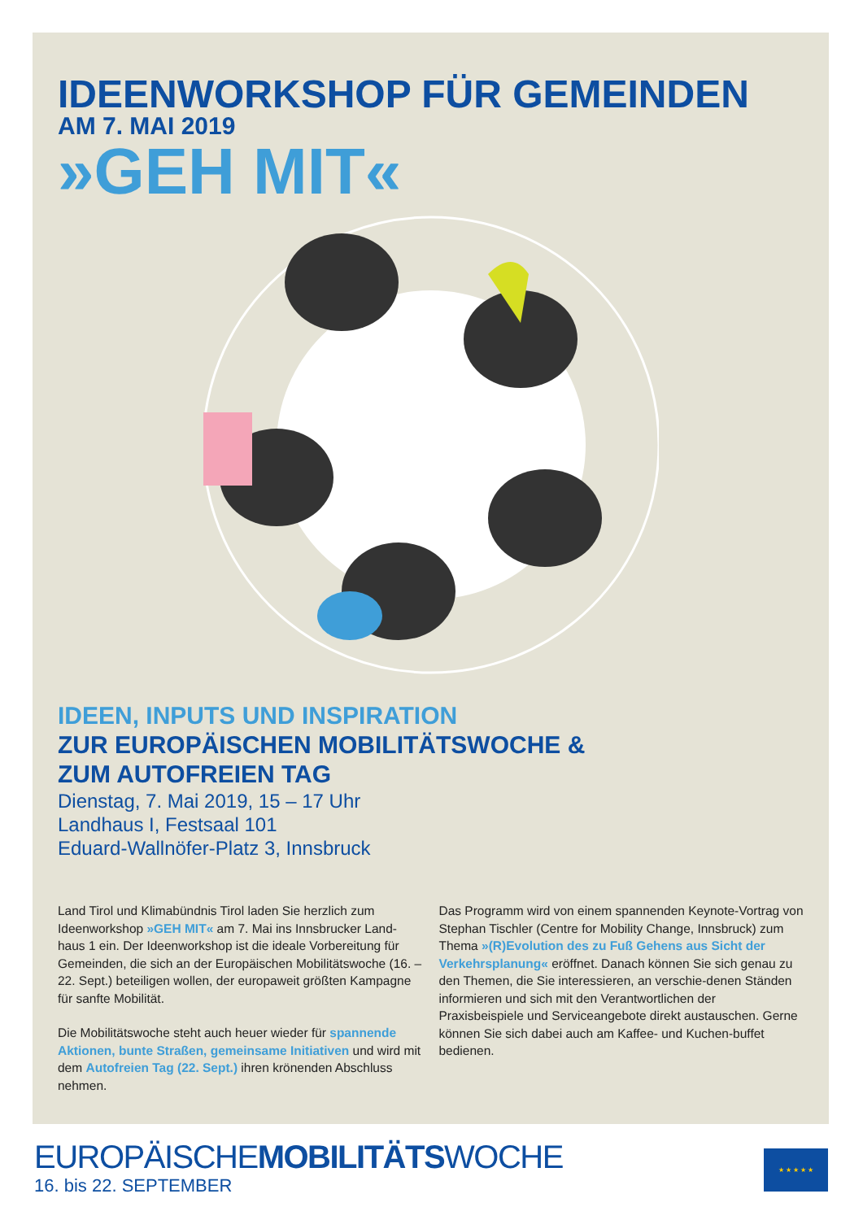IDEENWORKSHOP FÜR GEMEINDEN
AM 7. MAI 2019
»GEH MIT«
IDEEN, INPUTS UND INSPIRATION
ZUR EUROPÄISCHEN MOBILITÄTSWOCHE &
ZUM AUTOFREIEN TAG
Dienstag, 7. Mai 2019, 15 – 17 Uhr
Landhaus I, Festsaal 101
Eduard-Wallnöfer-Platz 3, Innsbruck
Land Tirol und Klimabündnis Tirol laden Sie herzlich zum Ideenworkshop »GEH MIT« am 7. Mai ins Innsbrucker Land-haus 1 ein. Der Ideenworkshop ist die ideale Vorbereitung für Gemeinden, die sich an der Europäischen Mobilitätswoche (16. – 22. Sept.) beteiligen wollen, der europaweit größten Kampagne für sanfte Mobilität.
Die Mobilitätswoche steht auch heuer wieder für spannende Aktionen, bunte Straßen, gemeinsame Initiativen und wird mit dem Autofreien Tag (22. Sept.) ihren krönenden Abschluss nehmen.
Das Programm wird von einem spannenden Keynote-Vortrag von Stephan Tischler (Centre for Mobility Change, Innsbruck) zum Thema »(R)Evolution des zu Fuß Gehens aus Sicht der Verkehrsplanung« eröffnet. Danach können Sie sich genau zu den Themen, die Sie interessieren, an verschie-denen Ständen informieren und sich mit den Verantwortlichen der Praxisbeispiele und Serviceangebote direkt austauschen. Gerne können Sie sich dabei auch am Kaffee- und Kuchen-buffet bedienen.
EUROPÄISCHEMOBILITÄTSWOCHE
16. bis 22. SEPTEMBER
★ ★ ★ ★ ★